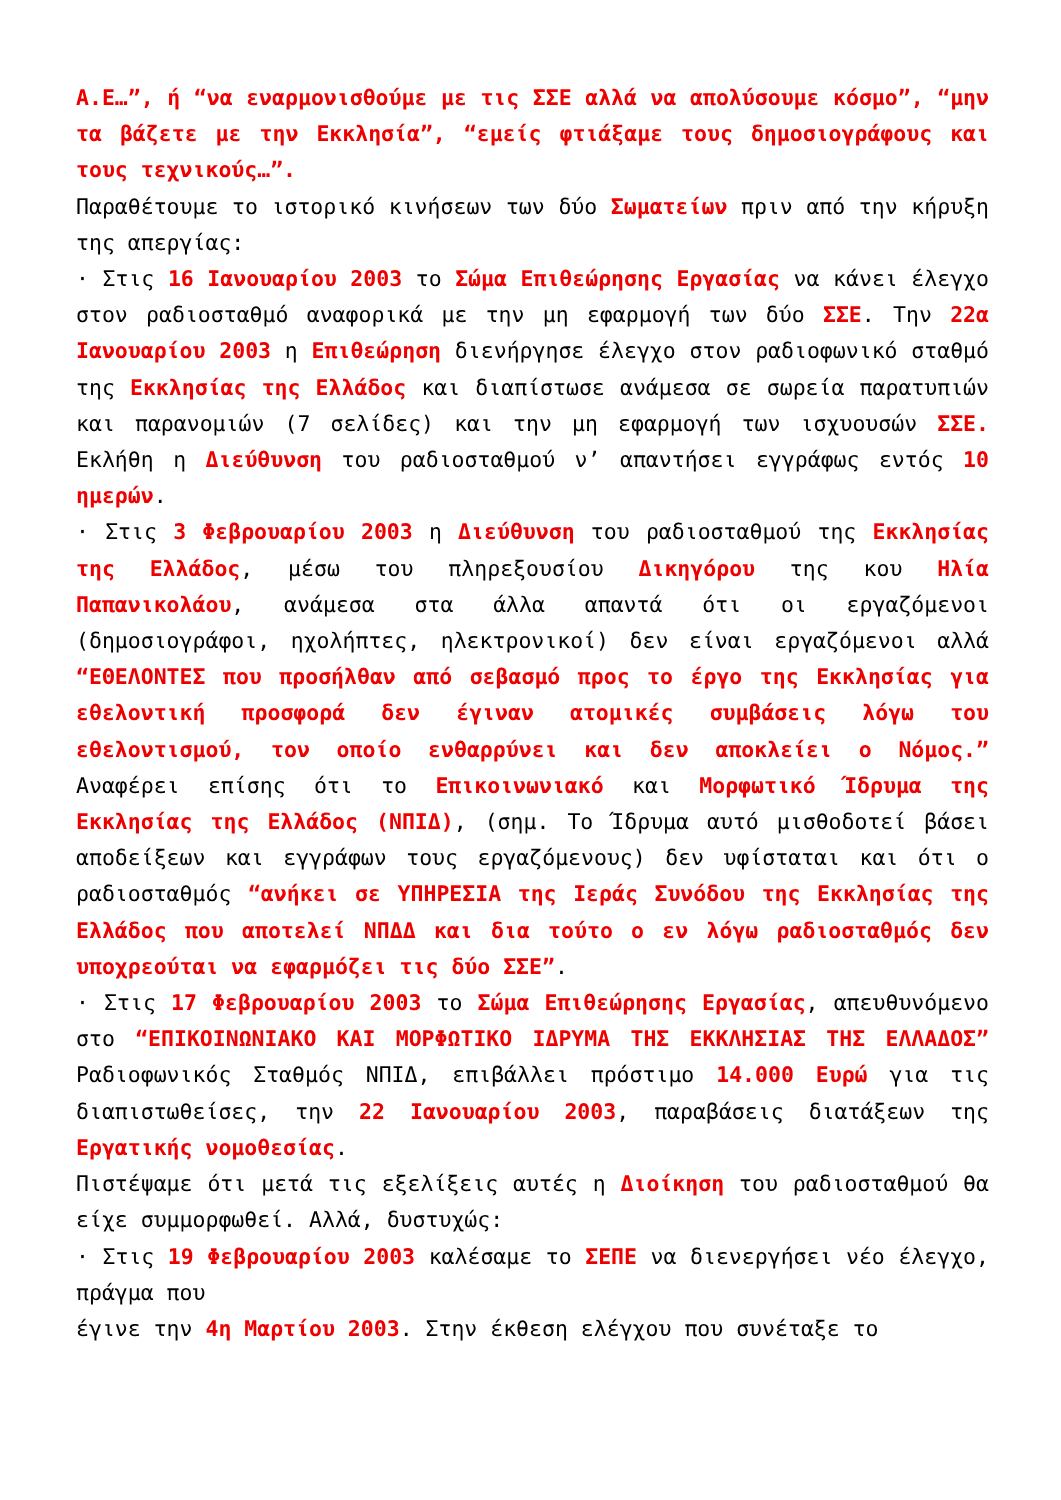Α.Ε…”, ή “να εναρμονισθούμε με τις ΣΣΕ αλλά να απολύσουμε κόσμο”, “μην τα βάζετε με την Εκκλησία”, “εμείς φτιάξαμε τους δημοσιογράφους και τους τεχνικούς…”.
Παραθέτουμε το ιστορικό κινήσεων των δύο Σωματείων πριν από την κήρυξη της απεργίας:
· Στις 16 Ιανουαρίου 2003 το Σώμα Επιθεώρησης Εργασίας να κάνει έλεγχο στον ραδιοσταθμό αναφορικά με την μη εφαρμογή των δύο ΣΣΕ. Την 22α Ιανουαρίου 2003 η Επιθεώρηση διενήργησε έλεγχο στον ραδιοφωνικό σταθμό της Εκκλησίας της Ελλάδος και διαπίστωσε ανάμεσα σε σωρεία παρατυπιών και παρανομιών (7 σελίδες) και την μη εφαρμογή των ισχυουσών ΣΣΕ. Εκλήθη η Διεύθυνση του ραδιοσταθμού ν’ απαντήσει εγγράφως εντός 10 ημερών.
· Στις 3 Φεβρουαρίου 2003 η Διεύθυνση του ραδιοσταθμού της Εκκλησίας της Ελλάδος, μέσω του πληρεξουσίου Δικηγόρου της κου Ηλία Παπανικολάου, ανάμεσα στα άλλα απαντά ότι οι εργαζόμενοι (δημοσιογράφοι, ηχολήπτες, ηλεκτρονικοί) δεν είναι εργαζόμενοι αλλά “ΕΘΕΛΟΝΤΕΣ που προσήλθαν από σεβασμό προς το έργο της Εκκλησίας για εθελοντική προσφορά δεν έγιναν ατομικές συμβάσεις λόγω του εθελοντισμού, τον οποίο ενθαρρύνει και δεν αποκλείει ο Νόμος.” Αναφέρει επίσης ότι το Επικοινωνιακό και Μορφωτικό Ίδρυμα της Εκκλησίας της Ελλάδος (ΝΠΙΔ), (σημ. Το Ίδρυμα αυτό μισθοδοτεί βάσει αποδείξεων και εγγράφων τους εργαζόμενους) δεν υφίσταται και ότι ο ραδιοσταθμός “ανήκει σε ΥΠΗΡΕΣΙΑ της Ιεράς Συνόδου της Εκκλησίας της Ελλάδος που αποτελεί ΝΠΔΔ και δια τούτο ο εν λόγω ραδιοσταθμός δεν υποχρεούται να εφαρμόζει τις δύο ΣΣΕ”.
· Στις 17 Φεβρουαρίου 2003 το Σώμα Επιθεώρησης Εργασίας, απευθυνόμενο στο “ΕΠΙΚΟΙΝΩΝΙΑΚΟ ΚΑΙ ΜΟΡΦΩΤΙΚΟ ΙΔΡΥΜΑ ΤΗΣ ΕΚΚΛΗΣΙΑΣ ΤΗΣ ΕΛΛΑΔΟΣ” Ραδιοφωνικός Σταθμός ΝΠΙΔ, επιβάλλει πρόστιμο 14.000 Ευρώ για τις διαπιστωθείσες, την 22 Ιανουαρίου 2003, παραβάσεις διατάξεων της Εργατικής νομοθεσίας.
Πιστέψαμε ότι μετά τις εξελίξεις αυτές η Διοίκηση του ραδιοσταθμού θα είχε συμμορφωθεί. Αλλά, δυστυχώς:
· Στις 19 Φεβρουαρίου 2003 καλέσαμε το ΣΕΠΕ να διενεργήσει νέο έλεγχο, πράγμα που
έγινε την 4η Μαρτίου 2003. Στην έκθεση ελέγχου που συνέταξε το